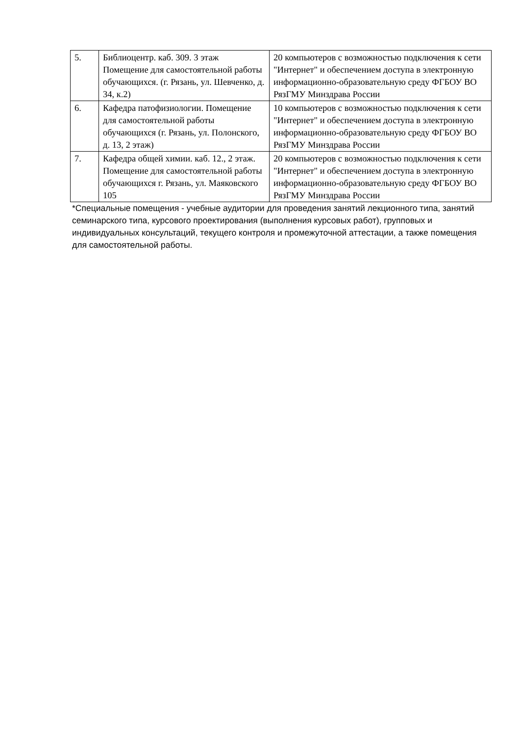| 5. | Библиоцентр. каб. 309. 3 этаж Помещение для самостоятельной работы обучающихся. (г. Рязань, ул. Шевченко, д. 34, к.2) | 20 компьютеров с возможностью подключения к сети "Интернет" и обеспечением доступа в электронную информационно-образовательную среду ФГБОУ ВО РязГМУ Минздрава России |
| 6. | Кафедра патофизиологии. Помещение для самостоятельной работы обучающихся (г. Рязань, ул. Полонского, д. 13, 2 этаж) | 10 компьютеров с возможностью подключения к сети "Интернет" и обеспечением доступа в электронную информационно-образовательную среду ФГБОУ ВО РязГМУ Минздрава России |
| 7. | Кафедра общей химии. каб. 12., 2 этаж. Помещение для самостоятельной работы обучающихся г. Рязань, ул. Маяковского 105 | 20 компьютеров с возможностью подключения к сети "Интернет" и обеспечением доступа в электронную информационно-образовательную среду ФГБОУ ВО РязГМУ Минздрава России |
*Специальные помещения - учебные аудитории для проведения занятий лекционного типа, занятий семинарского типа, курсового проектирования (выполнения курсовых работ), групповых и индивидуальных консультаций, текущего контроля и промежуточной аттестации, а также помещения для самостоятельной работы.